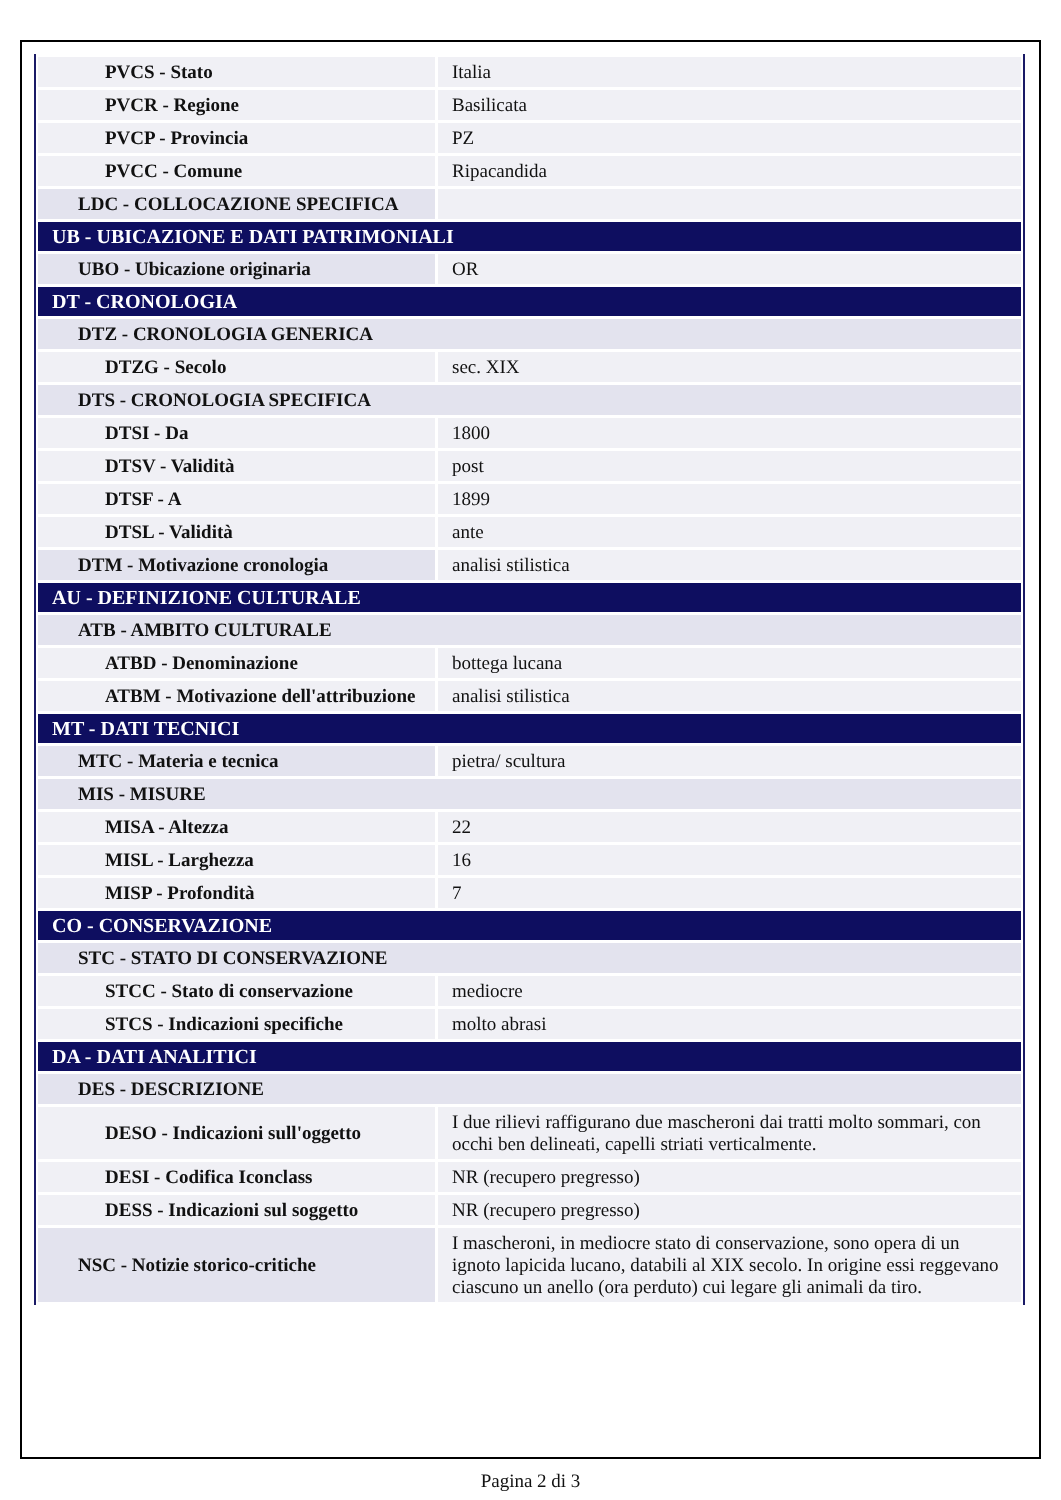| PVCS - Stato | Italia |
| PVCR - Regione | Basilicata |
| PVCP - Provincia | PZ |
| PVCC - Comune | Ripacandida |
| LDC - COLLOCAZIONE SPECIFICA | |
| UB - UBICAZIONE E DATI PATRIMONIALI | |
| UBO - Ubicazione originaria | OR |
| DT - CRONOLOGIA | |
| DTZ - CRONOLOGIA GENERICA | |
| DTZG - Secolo | sec. XIX |
| DTS - CRONOLOGIA SPECIFICA | |
| DTSI - Da | 1800 |
| DTSV - Validità | post |
| DTSF - A | 1899 |
| DTSL - Validità | ante |
| DTM - Motivazione cronologia | analisi stilistica |
| AU - DEFINIZIONE CULTURALE | |
| ATB - AMBITO CULTURALE | |
| ATBD - Denominazione | bottega lucana |
| ATBM - Motivazione dell'attribuzione | analisi stilistica |
| MT - DATI TECNICI | |
| MTC - Materia e tecnica | pietra/ scultura |
| MIS - MISURE | |
| MISA - Altezza | 22 |
| MISL - Larghezza | 16 |
| MISP - Profondità | 7 |
| CO - CONSERVAZIONE | |
| STC - STATO DI CONSERVAZIONE | |
| STCC - Stato di conservazione | mediocre |
| STCS - Indicazioni specifiche | molto abrasi |
| DA - DATI ANALITICI | |
| DES - DESCRIZIONE | |
| DESO - Indicazioni sull'oggetto | I due rilievi raffigurano due mascheroni dai tratti molto sommari, con occhi ben delineati, capelli striati verticalmente. |
| DESI - Codifica Iconclass | NR (recupero pregresso) |
| DESS - Indicazioni sul soggetto | NR (recupero pregresso) |
| NSC - Notizie storico-critiche | I mascheroni, in mediocre stato di conservazione, sono opera di un ignoto lapicida lucano, databili al XIX secolo. In origine essi reggevano ciascuno un anello (ora perduto) cui legare gli animali da tiro. |
Pagina 2 di 3